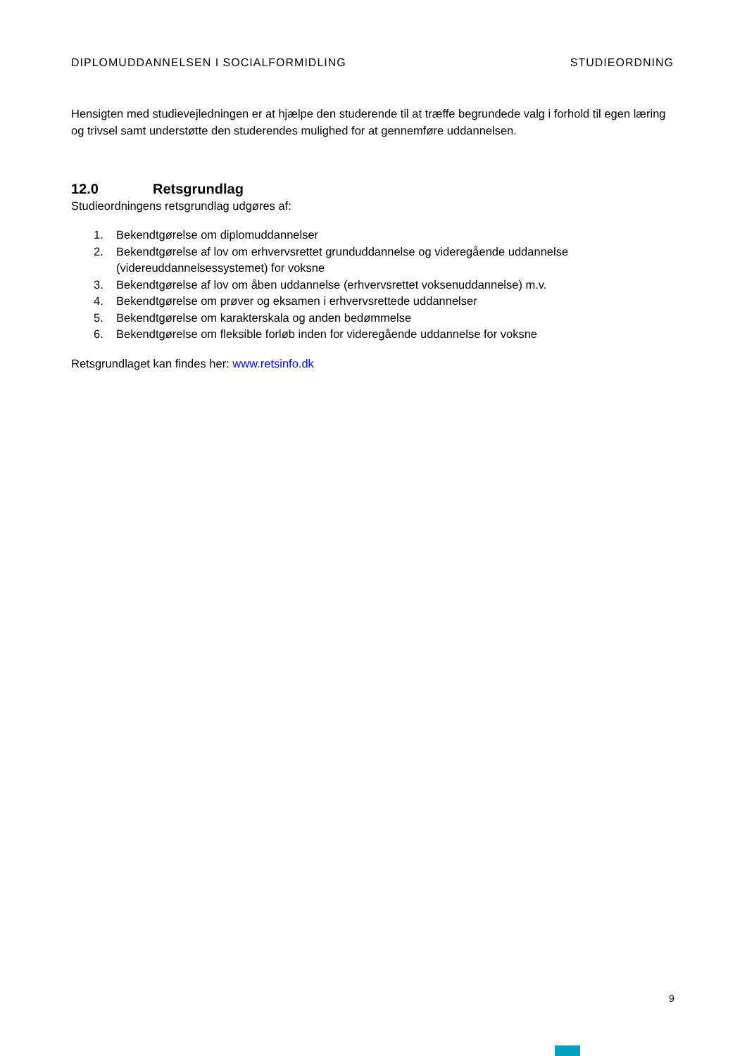DIPLOMUDDANNELSEN I SOCIALFORMIDLING STUDIEORDNING
Hensigten med studievejledningen er at hjælpe den studerende til at træffe begrundede valg i forhold til egen læring og trivsel samt understøtte den studerendes mulighed for at gennemføre uddannelsen.
12.0 Retsgrundlag
Studieordningens retsgrundlag udgøres af:
1. Bekendtgørelse om diplomuddannelser
2. Bekendtgørelse af lov om erhvervsrettet grunduddannelse og videregående uddannelse (videreuddannelsessystemet) for voksne
3. Bekendtgørelse af lov om åben uddannelse (erhvervsrettet voksenuddannelse) m.v.
4. Bekendtgørelse om prøver og eksamen i erhvervsrettede uddannelser
5. Bekendtgørelse om karakterskala og anden bedømmelse
6. Bekendtgørelse om fleksible forløb inden for videregående uddannelse for voksne
Retsgrundlaget kan findes her: www.retsinfo.dk
9